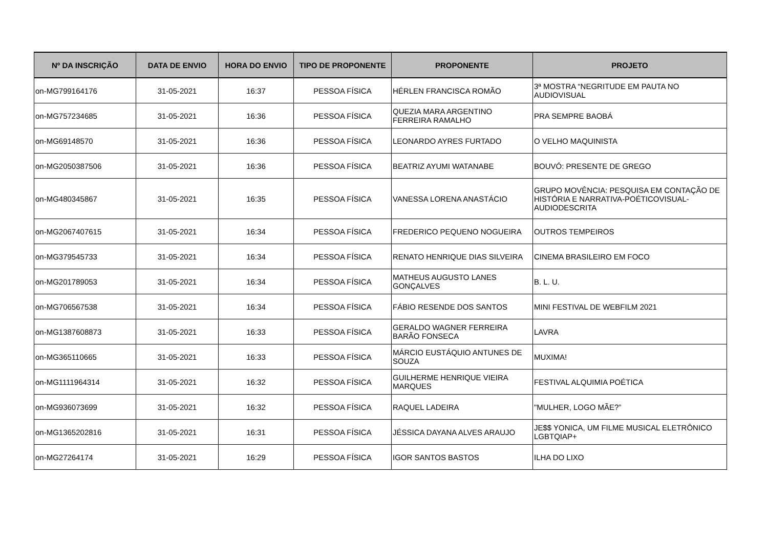| Nº DA INSCRIÇÃO | DATA DE ENVIO | HORA DO ENVIO | TIPO DE PROPONENTE | PROPONENTE | PROJETO |
| --- | --- | --- | --- | --- | --- |
| on-MG799164176 | 31-05-2021 | 16:37 | PESSOA FÍSICA | HÉRLEN FRANCISCA ROMÃO | 3ª MOSTRA “NEGRITUDE EM PAUTA NO AUDIOVISUAL |
| on-MG757234685 | 31-05-2021 | 16:36 | PESSOA FÍSICA | QUEZIA MARA ARGENTINO FERREIRA RAMALHO | PRA SEMPRE BAOBÁ |
| on-MG69148570 | 31-05-2021 | 16:36 | PESSOA FÍSICA | LEONARDO AYRES FURTADO | O VELHO MAQUINISTA |
| on-MG2050387506 | 31-05-2021 | 16:36 | PESSOA FÍSICA | BEATRIZ AYUMI WATANABE | BOUVÓ: PRESENTE DE GREGO |
| on-MG480345867 | 31-05-2021 | 16:35 | PESSOA FÍSICA | VANESSA LORENA ANASTÁCIO | GRUPO MOVÊNCIA: PESQUISA EM CONTAÇÃO DE HISTÓRIA E NARRATIVA-POÉTICOVISUAL-AUDIODESCRITA |
| on-MG2067407615 | 31-05-2021 | 16:34 | PESSOA FÍSICA | FREDERICO PEQUENO NOGUEIRA | OUTROS TEMPEIROS |
| on-MG379545733 | 31-05-2021 | 16:34 | PESSOA FÍSICA | RENATO HENRIQUE DIAS SILVEIRA | CINEMA BRASILEIRO EM FOCO |
| on-MG201789053 | 31-05-2021 | 16:34 | PESSOA FÍSICA | MATHEUS AUGUSTO LANES GONÇALVES | B. L. U. |
| on-MG706567538 | 31-05-2021 | 16:34 | PESSOA FÍSICA | FÁBIO RESENDE DOS SANTOS | MINI FESTIVAL DE WEBFILM 2021 |
| on-MG1387608873 | 31-05-2021 | 16:33 | PESSOA FÍSICA | GERALDO WAGNER FERREIRA BARÃO FONSECA | LAVRA |
| on-MG365110665 | 31-05-2021 | 16:33 | PESSOA FÍSICA | MÁRCIO EUSTÁQUIO ANTUNES DE SOUZA | MUXIMA! |
| on-MG1111964314 | 31-05-2021 | 16:32 | PESSOA FÍSICA | GUILHERME HENRIQUE VIEIRA MARQUES | FESTIVAL ALQUIMIA POÉTICA |
| on-MG936073699 | 31-05-2021 | 16:32 | PESSOA FÍSICA | RAQUEL LADEIRA | "MULHER, LOGO MÃE?” |
| on-MG1365202816 | 31-05-2021 | 16:31 | PESSOA FÍSICA | JÉSSICA DAYANA ALVES ARAUJO | JE$$ YONICA, UM FILME MUSICAL ELETRÔNICO LGBTQIAP+ |
| on-MG27264174 | 31-05-2021 | 16:29 | PESSOA FÍSICA | IGOR SANTOS BASTOS | ILHA DO LIXO |